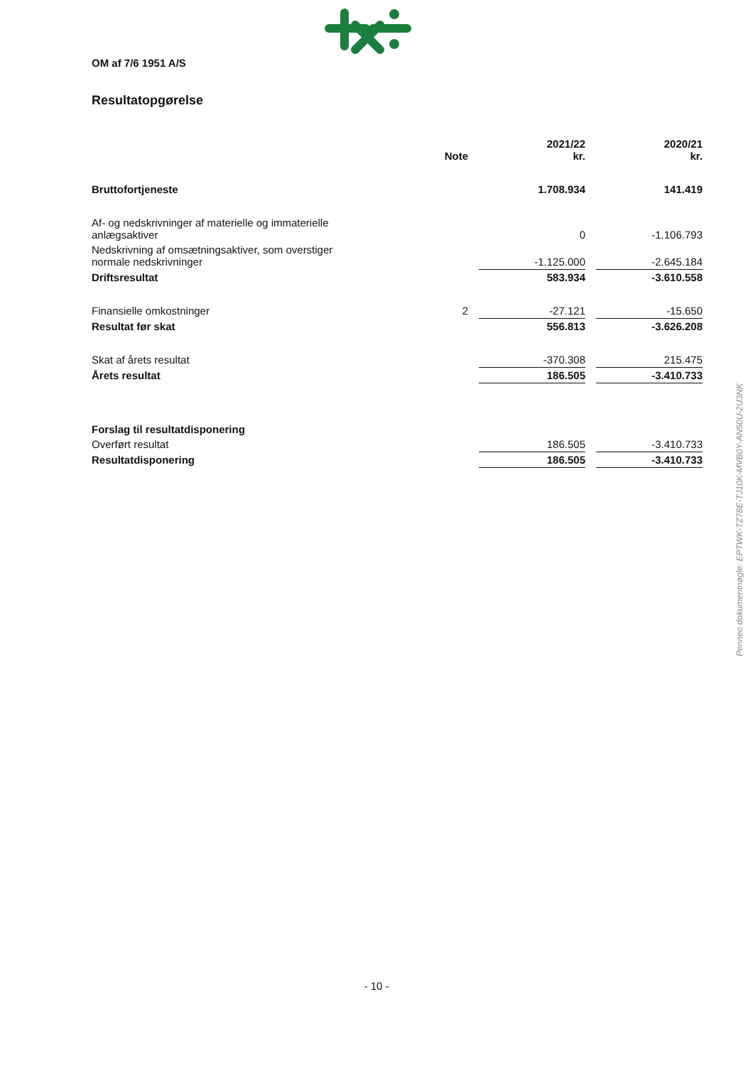OM af 7/6 1951 A/S
Resultatopgørelse
| | Note | | 2021/22 kr. | | 2020/21 kr. |
| --- | --- | --- | --- | --- | --- |
| Bruttofortjeneste | | | 1.708.934 | | 141.419 |
| Af- og nedskrivninger af materielle og immaterielle anlægsaktiver | | | 0 | | -1.106.793 |
| Nedskrivning af omsætningsaktiver, som overstiger normale nedskrivninger | | | -1.125.000 | | -2.645.184 |
| Driftsresultat | | | 583.934 | | -3.610.558 |
| Finansielle omkostninger | 2 | | -27.121 | | -15.650 |
| Resultat før skat | | | 556.813 | | -3.626.208 |
| Skat af årets resultat | | | -370.308 | | 215.475 |
| Årets resultat | | | 186.505 | | -3.410.733 |
| Forslag til resultatdisponering | | | | | |
| Overført resultat | | | 186.505 | | -3.410.733 |
| Resultatdisponering | | | 186.505 | | -3.410.733 |
Penneo dokumentnøgle: EPTWK-TZ78E-TJ10K-MVB0Y-AN50U-2U3NK
- 10 -